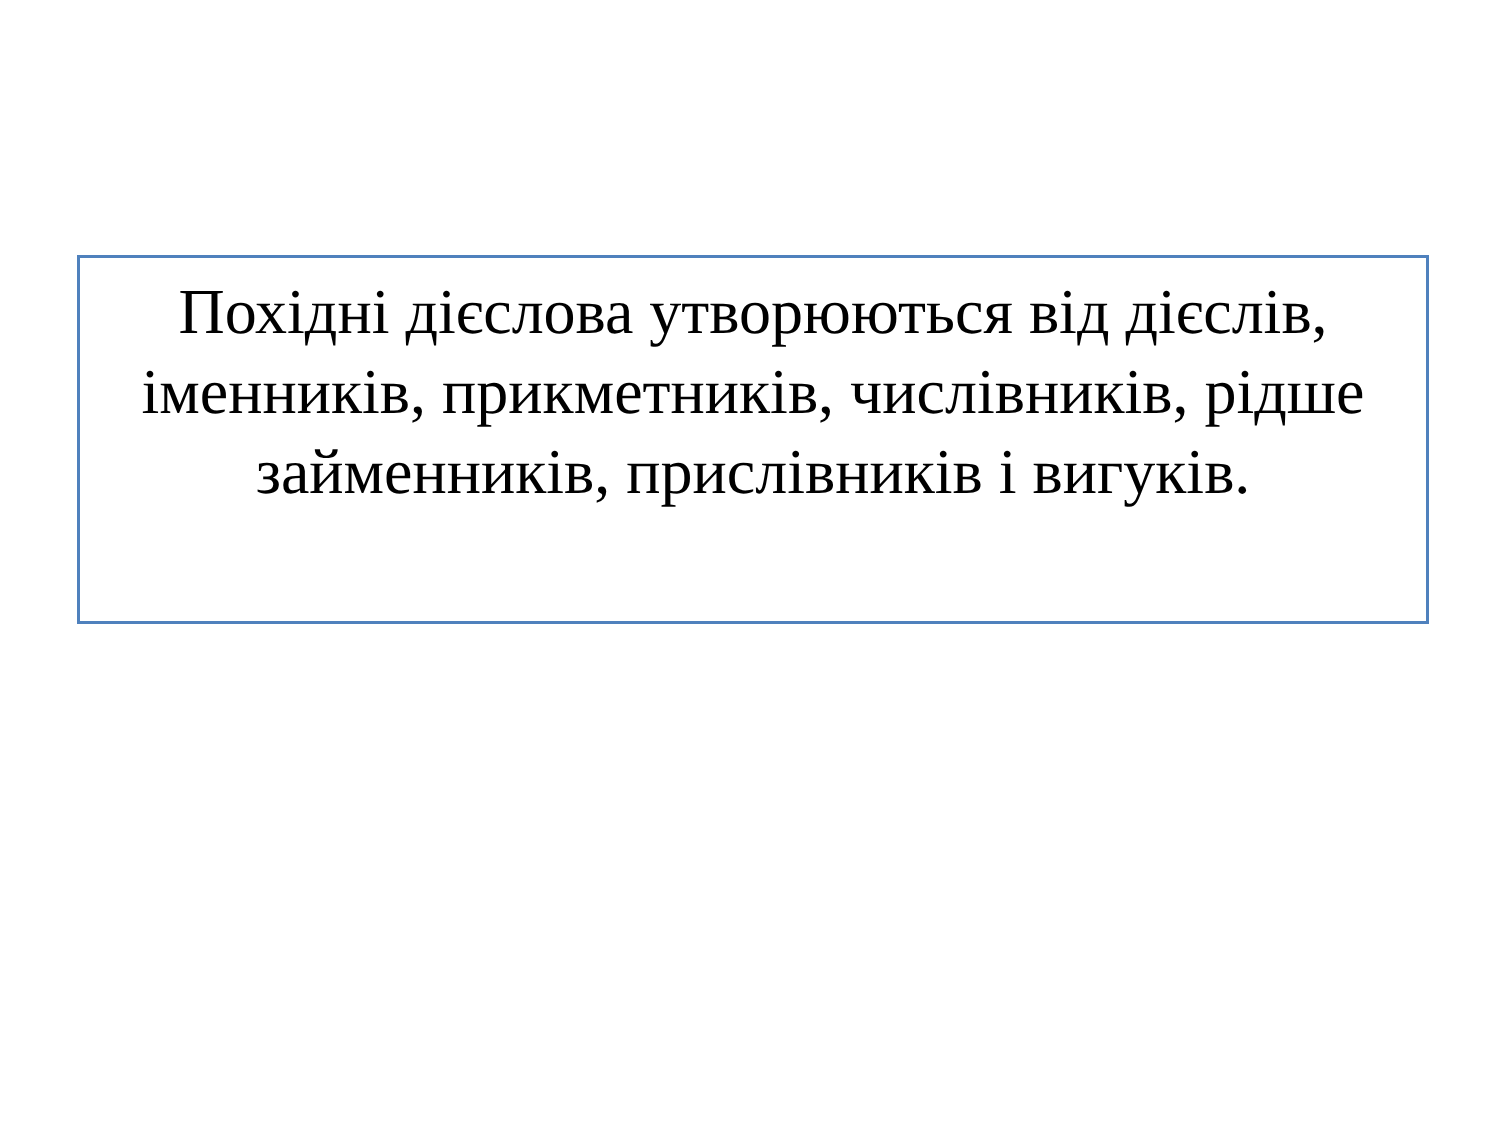Похідні дієслова утворюються від дієслів, іменників, прикметників, числівників, рідше займенників, прислівників і вигуків.